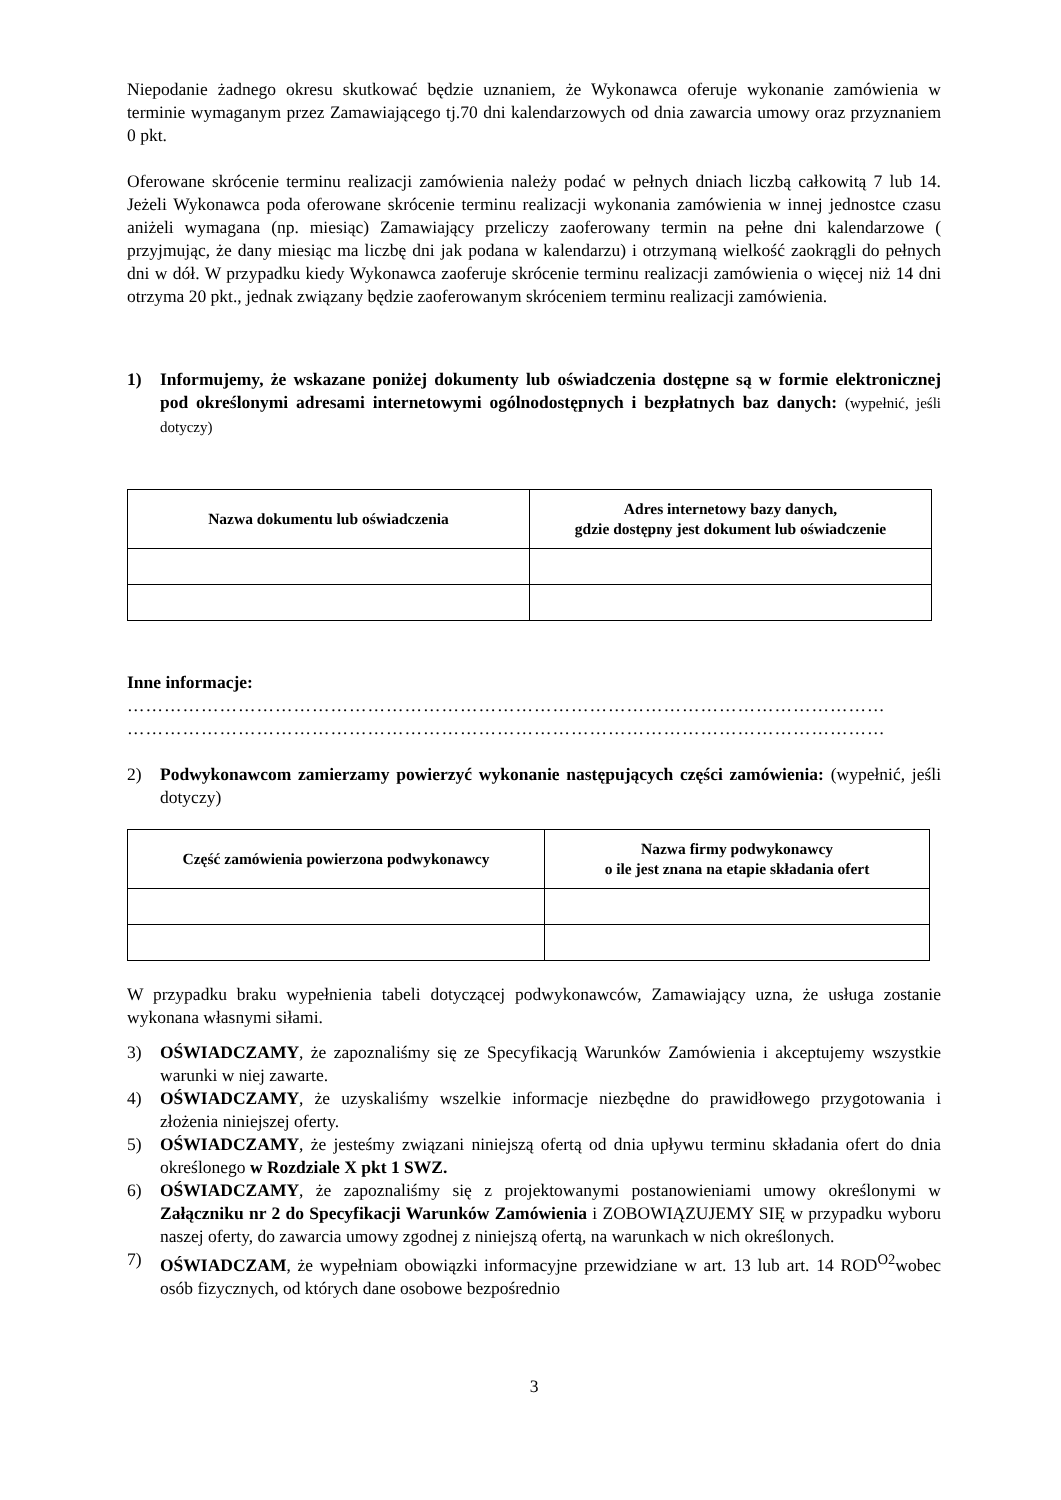Niepodanie żadnego okresu skutkować będzie uznaniem, że Wykonawca oferuje wykonanie zamówienia w terminie wymaganym przez Zamawiającego tj.70 dni kalendarzowych od dnia zawarcia umowy oraz przyznaniem 0 pkt.
Oferowane skrócenie terminu realizacji zamówienia należy podać w pełnych dniach liczbą całkowitą 7 lub 14. Jeżeli Wykonawca poda oferowane skrócenie terminu realizacji wykonania zamówienia w innej jednostce czasu aniżeli wymagana (np. miesiąc) Zamawiający przeliczy zaoferowany termin na pełne dni kalendarzowe ( przyjmując, że dany miesiąc ma liczbę dni jak podana w kalendarzu) i otrzymaną wielkość zaokrągli do pełnych dni w dół. W przypadku kiedy Wykonawca zaoferuje skrócenie terminu realizacji zamówienia o więcej niż 14 dni otrzyma 20 pkt., jednak związany będzie zaoferowanym skróceniem terminu realizacji zamówienia.
1) Informujemy, że wskazane poniżej dokumenty lub oświadczenia dostępne są w formie elektronicznej pod określonymi adresami internetowymi ogólnodostępnych i bezpłatnych baz danych: (wypełnić, jeśli dotyczy)
| Nazwa dokumentu lub oświadczenia | Adres internetowy bazy danych, gdzie dostępny jest dokument lub oświadczenie |
| --- | --- |
Inne informacje:
……………………………………………………………………………………………………………
……………………………………………………………………………………………………………
2) Podwykonawcom zamierzamy powierzyć wykonanie następujących części zamówienia: (wypełnić, jeśli dotyczy)
| Część zamówienia powierzona podwykonawcy | Nazwa firmy podwykonawcy o ile jest znana na etapie składania ofert |
| --- | --- |
W przypadku braku wypełnienia tabeli dotyczącej podwykonawców, Zamawiający uzna, że usługa zostanie wykonana własnymi siłami.
3) OŚWIADCZAMY, że zapoznaliśmy się ze Specyfikacją Warunków Zamówienia i akceptujemy wszystkie warunki w niej zawarte.
4) OŚWIADCZAMY, że uzyskaliśmy wszelkie informacje niezbędne do prawidłowego przygotowania i złożenia niniejszej oferty.
5) OŚWIADCZAMY, że jesteśmy związani niniejszą ofertą od dnia upływu terminu składania ofert do dnia określonego w Rozdziale X pkt 1 SWZ.
6) OŚWIADCZAMY, że zapoznaliśmy się z projektowanymi postanowieniami umowy określonymi w Załączniku nr 2 do Specyfikacji Warunków Zamówienia i ZOBOWIĄZUJEMY SIĘ w przypadku wyboru naszej oferty, do zawarcia umowy zgodnej z niniejszą ofertą, na warunkach w nich określonych.
7) OŚWIADCZAM, że wypełniam obowiązki informacyjne przewidziane w art. 13 lub art. 14 ROD<sup>O2</sup>wobec osób fizycznych, od których dane osobowe bezpośrednio
3